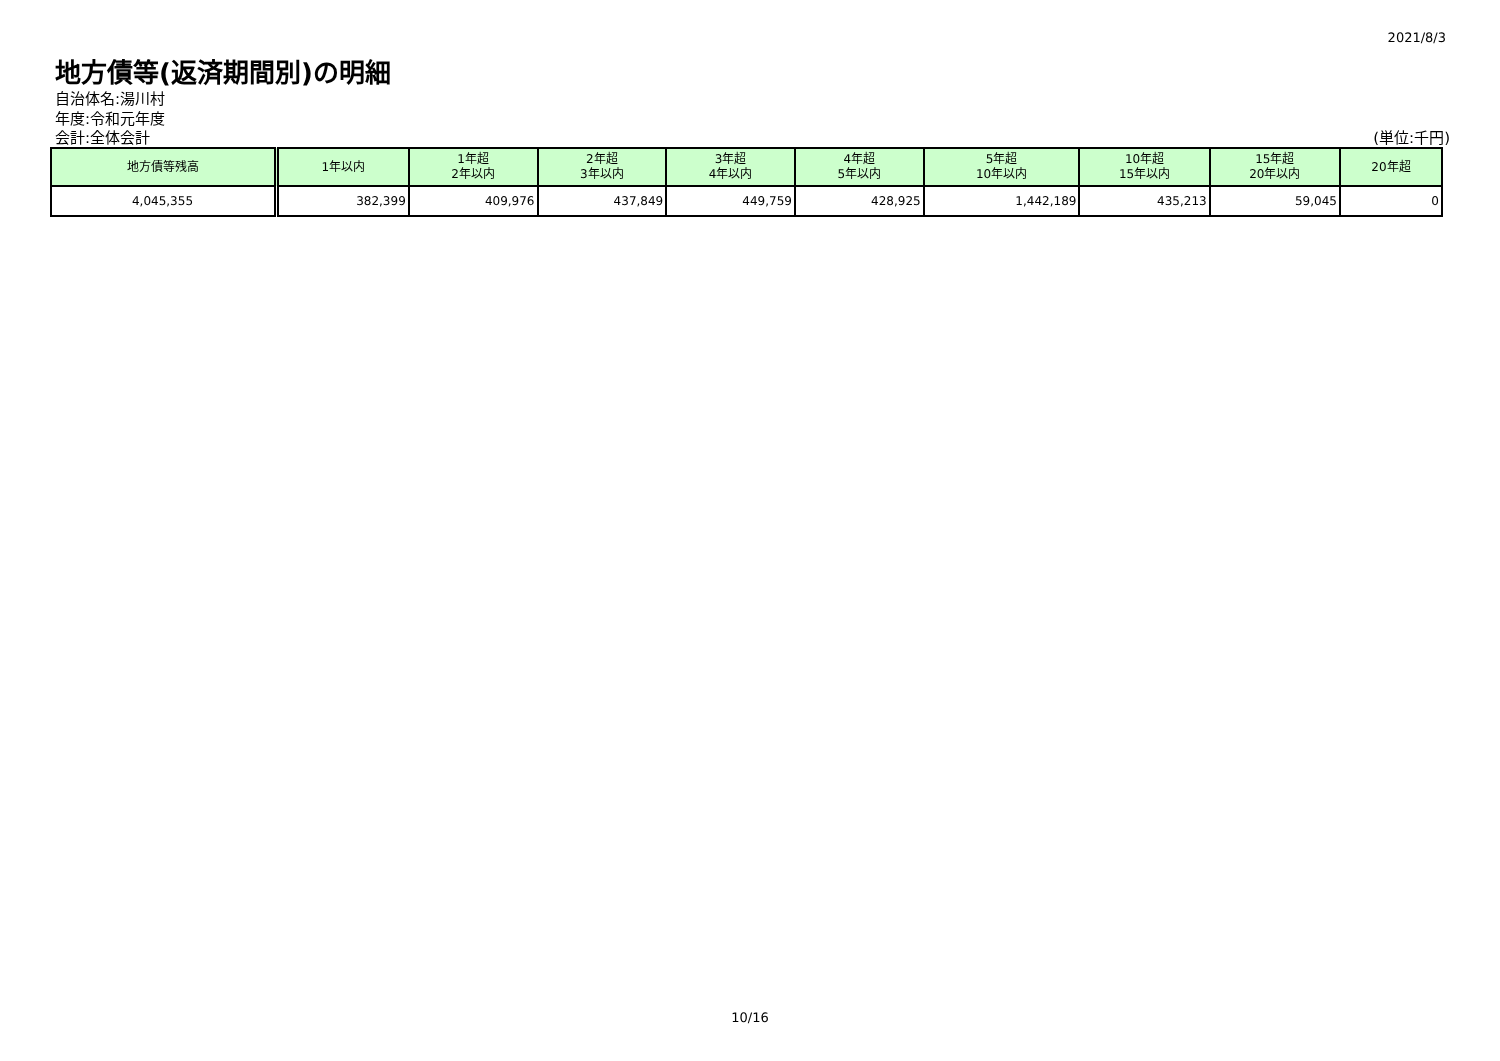2021/8/3
地方債等(返済期間別)の明細
自治体名:湯川村
年度:令和元年度
会計:全体会計 (単位:千円)
| 地方債等残高 | 1年以内 | 1年超 2年以内 | 2年超 3年以内 | 3年超 4年以内 | 4年超 5年以内 | 5年超 10年以内 | 10年超 15年以内 | 15年超 20年以内 | 20年超 |
| --- | --- | --- | --- | --- | --- | --- | --- | --- | --- |
| 4,045,355 | 382,399 | 409,976 | 437,849 | 449,759 | 428,925 | 1,442,189 | 435,213 | 59,045 | 0 |
10/16